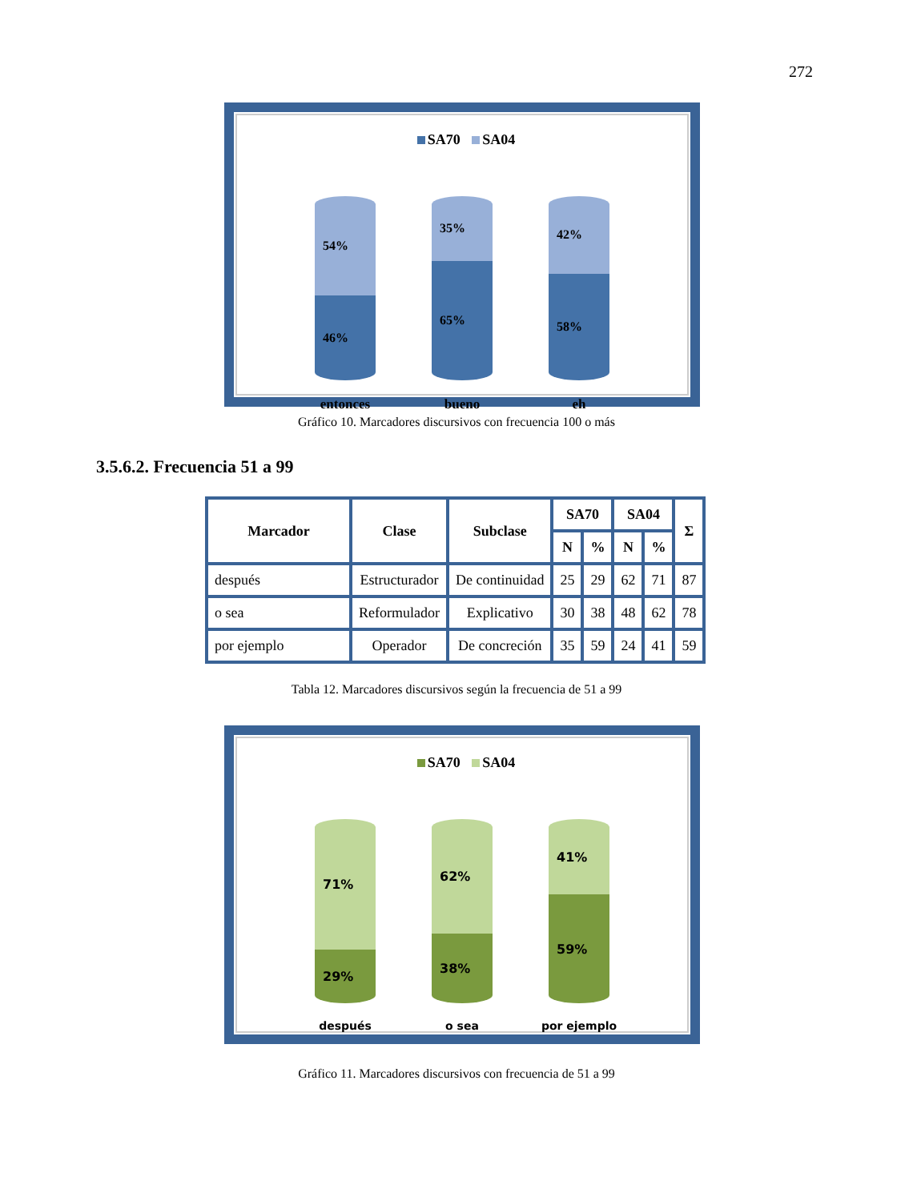272
SA70 SA04
54%
46%
35%
65%
42%
58%
entonces bueno eh
Gráfico 10. Marcadores discursivos con frecuencia 100 o más
3.5.6.2. Frecuencia 51 a 99
| Marcador | Clase | Subclase | SA70 | | SA04 | | Σ |
| --- | --- | --- | --- | --- | --- | --- | --- |
| | | | N | % | N | % | |
| después | Estructurador | De continuidad | 25 | 29 | 62 | 71 | 87 |
| o sea | Reformulador | Explicativo | 30 | 38 | 48 | 62 | 78 |
| por ejemplo | Operador | De concreción | 35 | 59 | 24 | 41 | 59 |
Tabla 12. Marcadores discursivos según la frecuencia de 51 a 99
SA70 SA04
71%
29%
62%
38%
41%
59%
después o sea por ejemplo
Gráfico 11. Marcadores discursivos con frecuencia de 51 a 99